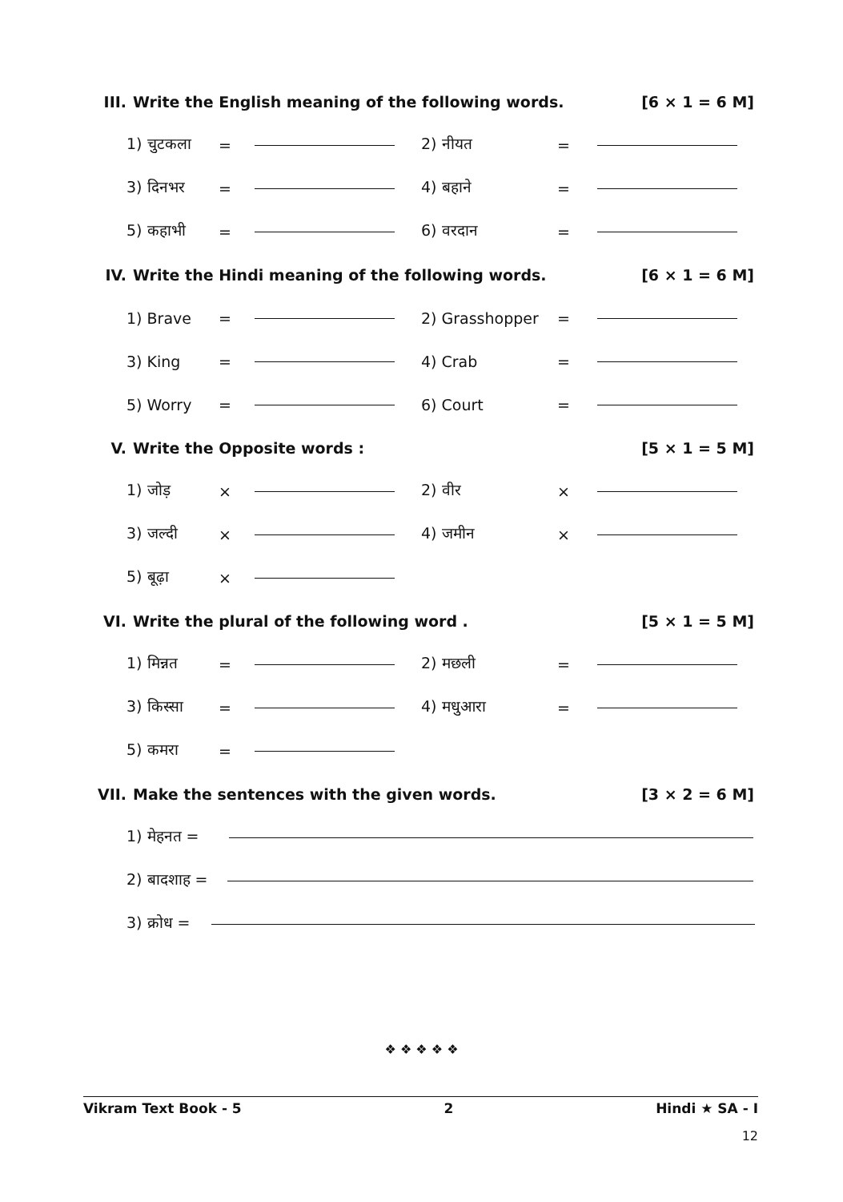III. Write the English meaning of the following words. [6 × 1 = 6 M]
1) चुटकला = 2) नीयत =
3) दिनभर = 4) बहाने =
5) कहाभी = 6) वरदान =
IV. Write the Hindi meaning of the following words. [6 × 1 = 6 M]
1) Brave = 2) Grasshopper =
3) King = 4) Crab =
5) Worry = 6) Court =
V. Write the Opposite words : [5 × 1 = 5 M]
1) जोड़ × 2) वीर ×
3) जल्दी × 4) जमीन ×
5) बूढ़ा ×
VI. Write the plural of the following word . [5 × 1 = 5 M]
1) मिन्नत = 2) मछली =
3) किस्सा = 4) मधुआरा =
5) कमरा =
VII. Make the sentences with the given words. [3 × 2 = 6 M]
1) मेहनत =
2) बादशाह =
3) क्रोध =
❖ ❖ ❖ ❖ ❖
Vikram Text Book - 5 2 Hindi ★ SA - I
12